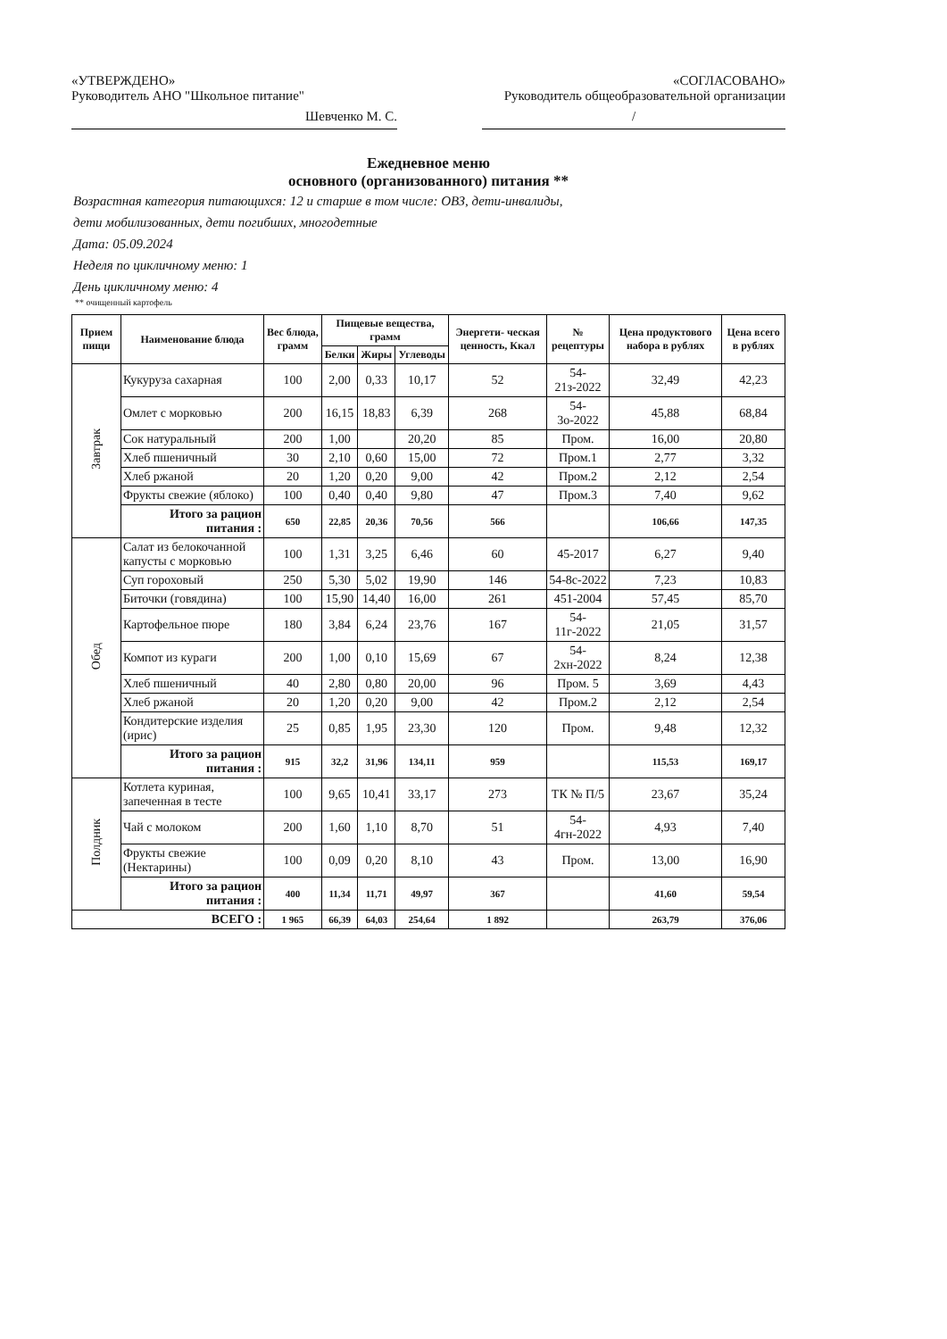«УТВЕРЖДЕНО»
Руководитель АНО "Школьное питание"
Шевченко М. С.
«СОГЛАСОВАНО»
Руководитель общеобразовательной организации
/
Ежедневное меню
основного (организованного) питания **
Возрастная категория питающихся: 12 и старше в том числе: ОВЗ, дети-инвалиды,
дети мобилизованных, дети погибших, многодетные
Дата: 05.09.2024
Неделя по цикличному меню: 1
День цикличному меню: 4
** очищенный картофель
| Прием пищи | Наименование блюда | Вес блюда, грамм | Пищевые вещества, грамм | | | Энергети- ческая ценность, Ккал | № рецептуры | Цена продуктового набора в рублях | Цена всего в рублях |
| --- | --- | --- | --- | --- | --- | --- | --- | --- | --- |
| | | | Белки | Жиры | Углеводы | | | | |
| Завтрак | Кукуруза сахарная | 100 | 2,00 | 0,33 | 10,17 | 52 | 54-21з-2022 | 32,49 | 42,23 |
| | Омлет с морковью | 200 | 16,15 | 18,83 | 6,39 | 268 | 54-3о-2022 | 45,88 | 68,84 |
| | Сок натуральный | 200 | 1,00 | | 20,20 | 85 | Пром. | 16,00 | 20,80 |
| | Хлеб пшеничный | 30 | 2,10 | 0,60 | 15,00 | 72 | Пром.1 | 2,77 | 3,32 |
| | Хлеб ржаной | 20 | 1,20 | 0,20 | 9,00 | 42 | Пром.2 | 2,12 | 2,54 |
| | Фрукты свежие (яблоко) | 100 | 0,40 | 0,40 | 9,80 | 47 | Пром.3 | 7,40 | 9,62 |
| | Итого за рацион питания : | 650 | 22,85 | 20,36 | 70,56 | 566 | | 106,66 | 147,35 |
| Обед | Салат из белокочанной капусты с морковью | 100 | 1,31 | 3,25 | 6,46 | 60 | 45-2017 | 6,27 | 9,40 |
| | Суп гороховый | 250 | 5,30 | 5,02 | 19,90 | 146 | 54-8с-2022 | 7,23 | 10,83 |
| | Биточки (говядина) | 100 | 15,90 | 14,40 | 16,00 | 261 | 451-2004 | 57,45 | 85,70 |
| | Картофельное пюре | 180 | 3,84 | 6,24 | 23,76 | 167 | 54-11г-2022 | 21,05 | 31,57 |
| | Компот из кураги | 200 | 1,00 | 0,10 | 15,69 | 67 | 54-2хн-2022 | 8,24 | 12,38 |
| | Хлеб пшеничный | 40 | 2,80 | 0,80 | 20,00 | 96 | Пром. 5 | 3,69 | 4,43 |
| | Хлеб ржаной | 20 | 1,20 | 0,20 | 9,00 | 42 | Пром.2 | 2,12 | 2,54 |
| | Кондитерские изделия (ирис) | 25 | 0,85 | 1,95 | 23,30 | 120 | Пром. | 9,48 | 12,32 |
| | Итого за рацион питания : | 915 | 32,2 | 31,96 | 134,11 | 959 | | 115,53 | 169,17 |
| Полдник | Котлета куриная, запеченная в тесте | 100 | 9,65 | 10,41 | 33,17 | 273 | ТК № П/5 | 23,67 | 35,24 |
| | Чай с молоком | 200 | 1,60 | 1,10 | 8,70 | 51 | 54-4гн-2022 | 4,93 | 7,40 |
| | Фрукты свежие (Нектарины) | 100 | 0,09 | 0,20 | 8,10 | 43 | Пром. | 13,00 | 16,90 |
| | Итого за рацион питания : | 400 | 11,34 | 11,71 | 49,97 | 367 | | 41,60 | 59,54 |
| ВСЕГО : | | 1 965 | 66,39 | 64,03 | 254,64 | 1 892 | | 263,79 | 376,06 |